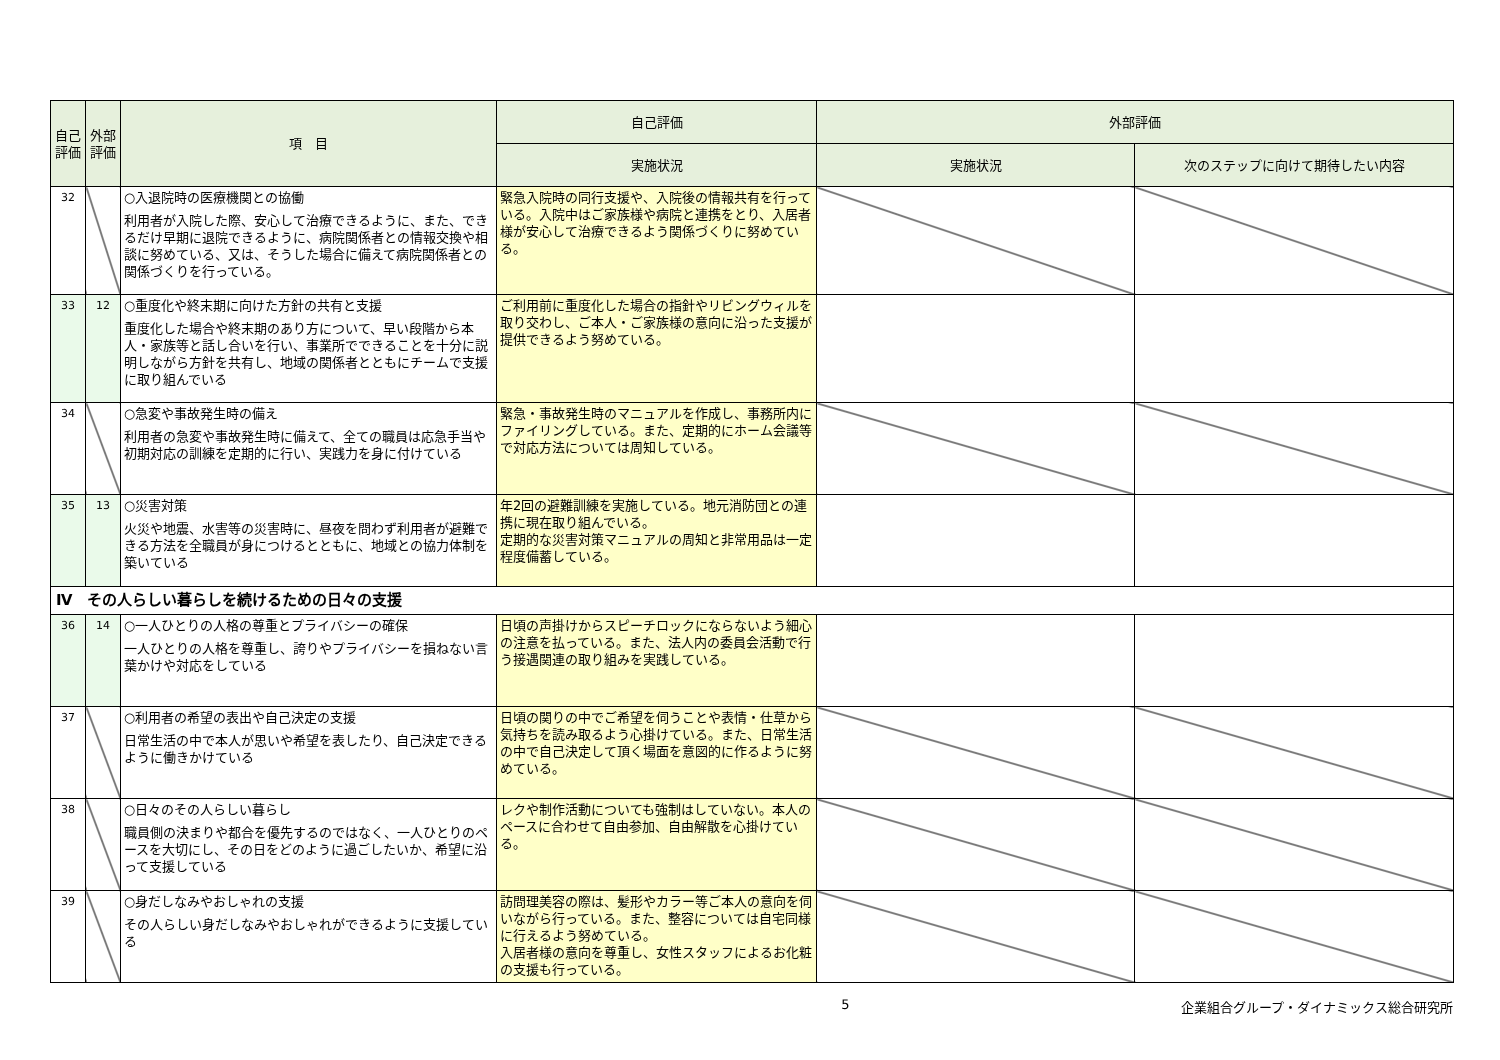| 自己評価 | 外部評価 | 項 目 | 自己評価 | 外部評価 | |
| --- | --- | --- | --- | --- | --- |
| | | | 実施状況 | 実施状況 | 次のステップに向けて期待したい内容 |
| 32 | | ○入退院時の医療機関との協働 利用者が入院した際、安心して治療できるように、また、できるだけ早期に退院できるように、病院関係者との情報交換や相談に努めている、又は、そうした場合に備えて病院関係者との関係づくりを行っている。 | 緊急入院時の同行支援や、入院後の情報共有を行っている。入院中はご家族様や病院と連携をとり、入居者様が安心して治療できるよう関係づくりに努めている。 | | |
| 33 | 12 | ○重度化や終末期に向けた方針の共有と支援 重度化した場合や終末期のあり方について、早い段階から本人・家族等と話し合いを行い、事業所でできることを十分に説明しながら方針を共有し、地域の関係者とともにチームで支援に取り組んでいる | ご利用前に重度化した場合の指針やリビングウィルを取り交わし、ご本人・ご家族様の意向に沿った支援が提供できるよう努めている。 | | |
| 34 | | ○急変や事故発生時の備え 利用者の急変や事故発生時に備えて、全ての職員は応急手当や初期対応の訓練を定期的に行い、実践力を身に付けている | 緊急・事故発生時のマニュアルを作成し、事務所内にファイリングしている。また、定期的にホーム会議等で対応方法については周知している。 | | |
| 35 | 13 | ○災害対策 火災や地震、水害等の災害時に、昼夜を問わず利用者が避難できる方法を全職員が身につけるとともに、地域との協力体制を築いている | 年2回の避難訓練を実施している。地元消防団との連携に現在取り組んでいる。 定期的な災害対策マニュアルの周知と非常用品は一定程度備蓄している。 | | |
| Ⅳ その人らしい暮らしを続けるための日々の支援 | | | | | |
| 36 | 14 | ○一人ひとりの人格の尊重とプライバシーの確保 一人ひとりの人格を尊重し、誇りやプライバシーを損ねない言葉かけや対応をしている | 日頃の声掛けからスピーチロックにならないよう細心の注意を払っている。また、法人内の委員会活動で行う接遇関連の取り組みを実践している。 | | |
| 37 | | ○利用者の希望の表出や自己決定の支援 日常生活の中で本人が思いや希望を表したり、自己決定できるように働きかけている | 日頃の関りの中でご希望を伺うことや表情・仕草から気持ちを読み取るよう心掛けている。また、日常生活の中で自己決定して頂く場面を意図的に作るように努めている。 | | |
| 38 | | ○日々のその人らしい暮らし 職員側の決まりや都合を優先するのではなく、一人ひとりのペースを大切にし、その日をどのように過ごしたいか、希望に沿って支援している | レクや制作活動についても強制はしていない。本人のペースに合わせて自由参加、自由解散を心掛けている。 | | |
| 39 | | ○身だしなみやおしゃれの支援 その人らしい身だしなみやおしゃれができるように支援している | 訪問理美容の際は、髪形やカラー等ご本人の意向を伺いながら行っている。また、整容については自宅同様に行えるよう努めている。 入居者様の意向を尊重し、女性スタッフによるお化粧の支援も行っている。 | | |
5 企業組合グループ・ダイナミックス総合研究所